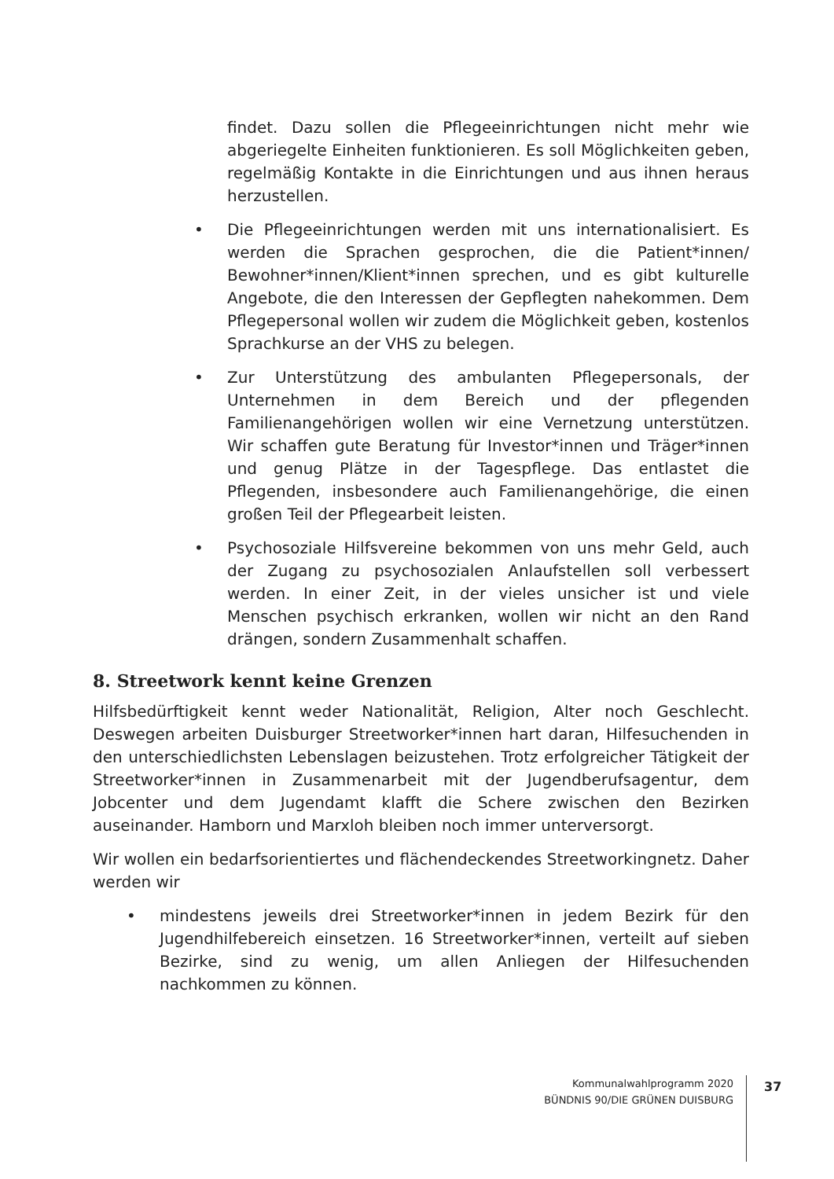findet. Dazu sollen die Pflegeeinrichtungen nicht mehr wie abgeriegelte Einheiten funktionieren. Es soll Möglichkeiten geben, regelmäßig Kontakte in die Einrichtungen und aus ihnen heraus herzustellen.
• Die Pflegeeinrichtungen werden mit uns internationalisiert. Es werden die Sprachen gesprochen, die die Patient*innen/ Bewohner*innen/Klient*innen sprechen, und es gibt kulturelle Angebote, die den Interessen der Gepflegten nahekommen. Dem Pflegepersonal wollen wir zudem die Möglichkeit geben, kostenlos Sprachkurse an der VHS zu belegen.
• Zur Unterstützung des ambulanten Pflegepersonals, der Unternehmen in dem Bereich und der pflegenden Familienangehörigen wollen wir eine Vernetzung unterstützen. Wir schaffen gute Beratung für Investor*innen und Träger*innen und genug Plätze in der Tagespflege. Das entlastet die Pflegenden, insbesondere auch Familienangehörige, die einen großen Teil der Pflegearbeit leisten.
• Psychosoziale Hilfsvereine bekommen von uns mehr Geld, auch der Zugang zu psychosozialen Anlaufstellen soll verbessert werden. In einer Zeit, in der vieles unsicher ist und viele Menschen psychisch erkranken, wollen wir nicht an den Rand drängen, sondern Zusammenhalt schaffen.
8. Streetwork kennt keine Grenzen
Hilfsbedürftigkeit kennt weder Nationalität, Religion, Alter noch Geschlecht. Deswegen arbeiten Duisburger Streetworker*innen hart daran, Hilfesuchenden in den unterschiedlichsten Lebenslagen beizustehen. Trotz erfolgreicher Tätigkeit der Streetworker*innen in Zusammenarbeit mit der Jugendberufsagentur, dem Jobcenter und dem Jugendamt klafft die Schere zwischen den Bezirken auseinander. Hamborn und Marxloh bleiben noch immer unterversorgt.
Wir wollen ein bedarfsorientiertes und flächendeckendes Streetworkingnetz. Daher werden wir
• mindestens jeweils drei Streetworker*innen in jedem Bezirk für den Jugendhilfebereich einsetzen. 16 Streetworker*innen, verteilt auf sieben Bezirke, sind zu wenig, um allen Anliegen der Hilfesuchenden nachkommen zu können.
Kommunalwahlprogramm 2020
BÜNDNIS 90/DIE GRÜNEN DUISBURG
37